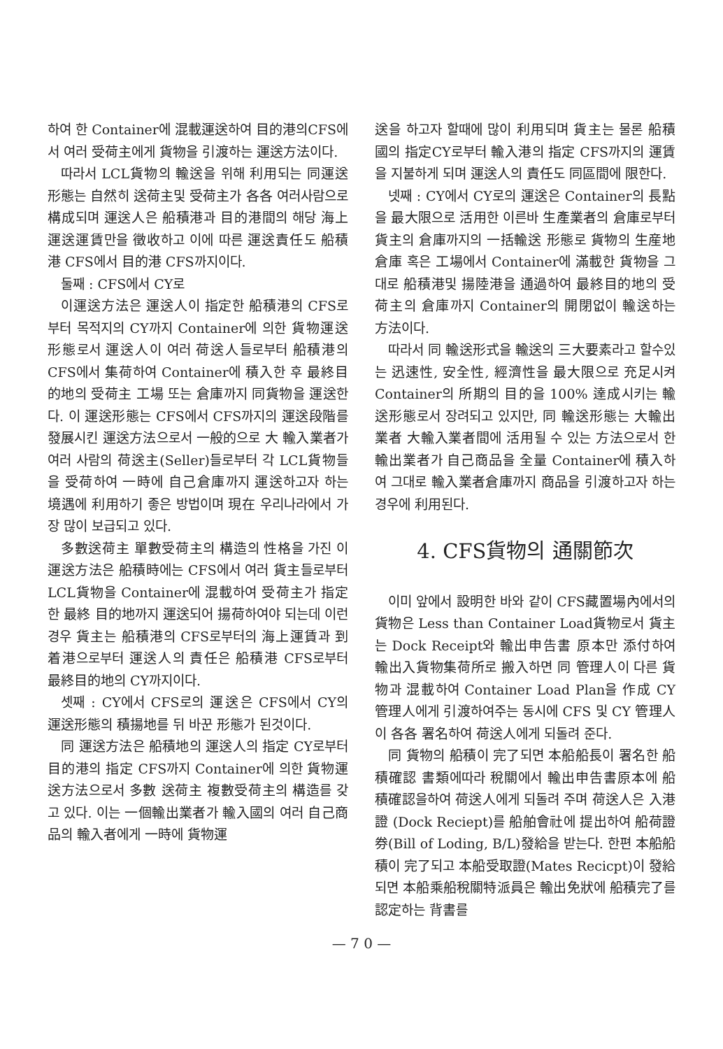하여 한 Container에 混載運送하여 目的港의CFS에서 여러 受荷主에게 貨物을 引渡하는 運送方法이다.
따라서 LCL貨物의 輸送을 위해 利用되는 同運送形態는 自然히 送荷主및 受荷主가 各各 여러사람으로 構成되며 運送人은 船積港과 目的港間의 해당 海上運送運賃만을 徵收하고 이에 따른 運送責任도 船積港 CFS에서 目的港 CFS까지이다.
둘째 : CFS에서 CY로
이運送方法은 運送人이 指定한 船積港의 CFS로부터 목적지의 CY까지 Container에 의한 貨物運送形態로서 運送人이 여러 荷送人들로부터 船積港의 CFS에서 集荷하여 Container에 積入한 후 最終目的地의 受荷主 工場 또는 倉庫까지 同貨物을 運送한다. 이 運送形態는 CFS에서 CFS까지의 運送段階를 發展시킨 運送方法으로서 一般的으로 大 輸入業者가 여러 사람의 荷送主(Seller)들로부터 각 LCL貨物들을 受荷하여 一時에 自己倉庫까지 運送하고자 하는 境遇에 利用하기 좋은 방법이며 現在 우리나라에서 가장 많이 보급되고 있다.
多數送荷主 單數受荷主의 構造의 性格을 가진 이 運送方法은 船積時에는 CFS에서 여러 貨主들로부터 LCL貨物을 Container에 混載하여 受荷主가 指定한 最終 目的地까지 運送되어 揚荷하여야 되는데 이런경우 貨主는 船積港의 CFS로부터의 海上運賃과 到着港으로부터 運送人의 責任은 船積港 CFS로부터 最終目的地의 CY까지이다.
셋째 : CY에서 CFS로의 運送은 CFS에서 CY의 運送形態의 積揚地를 뒤 바꾼 形態가 된것이다.
同 運送方法은 船積地의 運送人의 指定 CY로부터 目的港의 指定 CFS까지 Container에 의한 貨物運送方法으로서 多數 送荷主 複數受荷主의 構造를 갖고 있다. 이는 一個輸出業者가 輸入國의 여러 自己商品의 輸入者에게 一時에 貨物運
送을 하고자 할때에 많이 利用되며 貨主는 물론 船積國의 指定CY로부터 輸入港의 指定 CFS까지의 運賃을 지불하게 되며 運送人의 責任도 同區間에 限한다.
넷째 : CY에서 CY로의 運送은 Container의 長點을 最大限으로 活用한 이른바 生產業者의 倉庫로부터 貨主의 倉庫까지의 一括輸送 形態로 貨物의 生産地 倉庫 혹은 工場에서 Container에 滿載한 貨物을 그대로 船積港및 揚陸港을 通過하여 最終目的地의 受荷主의 倉庫까지 Container의 開閉없이 輸送하는 方法이다.
따라서 同 輸送形式을 輸送의 三大要素라고 할수있는 迅速性, 安全性, 經濟性을 最大限으로 充足시켜 Container의 所期의 目的을 100% 達成시키는 輸送形態로서 장려되고 있지만, 同 輸送形態는 大輸出業者 大輸入業者間에 活用될 수 있는 方法으로서 한 輸出業者가 自己商品을 全量 Container에 積入하여 그대로 輸入業者倉庫까지 商品을 引渡하고자 하는 경우에 利用된다.
4. CFS貨物의 通關節次
이미 앞에서 設明한 바와 같이 CFS藏置場內에서의 貨物은 Less than Container Load貨物로서 貨主는 Dock Receipt와 輸出申告書 原本만 添付하여 輸出入貨物集荷所로 搬入하면 同 管理人이 다른 貨物과 混載하여 Container Load Plan을 作成 CY管理人에게 引渡하여주는 동시에 CFS 및 CY 管理人이 各各 署名하여 荷送人에게 되돌려 준다.
同 貨物의 船積이 完了되면 本船船長이 署名한 船積確認 書類에따라 稅關에서 輸出申告書原本에 船積確認을하여 荷送人에게 되돌려 주며 荷送人은 入港證 (Dock Reciept)를 船舶會社에 提出하여 船荷證券(Bill of Loding, B/L)發給을 받는다. 한편 本船船積이 完了되고 本船受取證(Mates Recicpt)이 發給되면 本船乘船稅關特派員은 輸出免狀에 船積完了를 認定하는 背書를
— 7 0 —